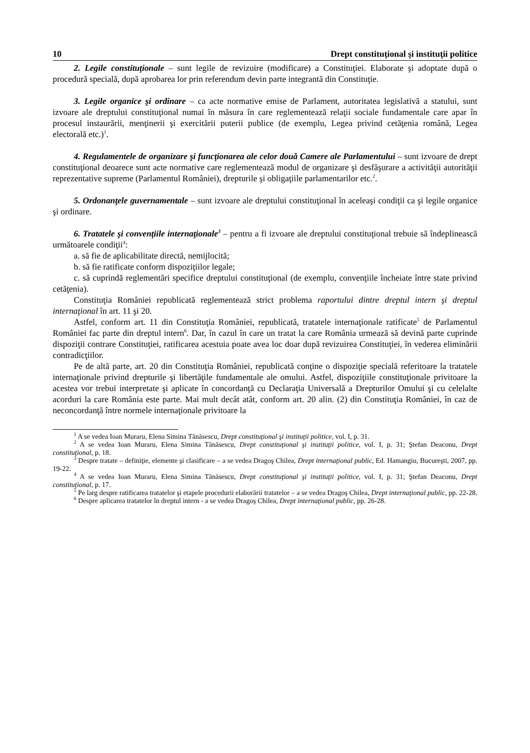10 Drept constituţional şi instituţii politice
2. Legile constituţionale – sunt legile de revizuire (modificare) a Constituţiei. Elaborate şi adoptate după o procedură specială, după aprobarea lor prin referendum devin parte integrantă din Constituţie.
3. Legile organice şi ordinare – ca acte normative emise de Parlament, autoritatea legislativă a statului, sunt izvoare ale dreptului constituţional numai în măsura în care reglementează relaţii sociale fundamentale care apar în procesul instaurării, menţinerii şi exercitării puterii publice (de exemplu, Legea privind cetăţenia română, Legea electorală etc.)<sup>1</sup>.
4. Regulamentele de organizare şi funcţionarea ale celor două Camere ale Parlamentului – sunt izvoare de drept constituţional deoarece sunt acte normative care reglementează modul de organizare şi desfăşurare a activităţii autorităţii reprezentative supreme (Parlamentul României), drepturile şi obligaţiile parlamentarilor etc.<sup>2</sup>.
5. Ordonanţele guvernamentale – sunt izvoare ale dreptului constituţional în aceleaşi condiţii ca şi legile organice şi ordinare.
6. Tratatele şi convenţiile internaţionale<sup>3</sup> – pentru a fi izvoare ale dreptului constituţional trebuie să îndeplinească următoarele condiţii<sup>4</sup>:
a. să fie de aplicabilitate directă, nemijlocită;
b. să fie ratificate conform dispoziţiilor legale;
c. să cuprindă reglementări specifice dreptului constituţional (de exemplu, convenţiile încheiate între state privind cetăţenia).
Constituţia României republicată reglementează strict problema raportului dintre dreptul intern şi dreptul internaţional în art. 11 şi 20.
Astfel, conform art. 11 din Constituţia României, republicată, tratatele internaţionale ratificate<sup>5</sup> de Parlamentul României fac parte din dreptul intern<sup>6</sup>. Dar, în cazul în care un tratat la care România urmează să devină parte cuprinde dispoziţii contrare Constituţiei, ratificarea acestuia poate avea loc doar după revizuirea Constituţiei, în vederea eliminării contradicţiilor.
Pe de altă parte, art. 20 din Constituţia României, republicată conţine o dispoziţie specială referitoare la tratatele internaţionale privind drepturile şi libertăţile fundamentale ale omului. Astfel, dispoziţiile constituţionale privitoare la acestea vor trebui interpretate şi aplicate în concordanţă cu Declaraţia Universală a Drepturilor Omului şi cu celelalte acorduri la care România este parte. Mai mult decât atât, conform art. 20 alin. (2) din Constituţia României, în caz de neconcordanţă între normele internaţionale privitoare la
<sup>1</sup> A se vedea Ioan Muraru, Elena Simina Tănăsescu, Drept constituţional şi instituţii politice, vol. I, p. 31.
<sup>2</sup> A se vedea Ioan Muraru, Elena Simina Tănăsescu, Drept constituţional şi instituţii politice, vol. I, p. 31; Ştefan Deaconu, Drept constituţional, p. 18.
<sup>3</sup> Despre tratate – definiţie, elemente şi clasificare – a se vedea Dragoş Chilea, Drept internaţional public, Ed. Hamangiu, Bucureşti, 2007, pp. 19-22.
<sup>4</sup> A se vedea Ioan Muraru, Elena Simina Tănăsescu, Drept constituţional şi instituţii politice, vol. I, p. 31; Ştefan Deaconu, Drept constituţional, p. 17.
<sup>5</sup> Pe larg despre ratificarea tratatelor şi etapele procedurii elaborării tratatelor – a se vedea Dragoş Chilea, Drept internaţional public, pp. 22-28.
<sup>6</sup> Despre aplicarea tratatelor în dreptul intern - a se vedea Dragoş Chilea, Drept internaţional public, pp. 26-28.